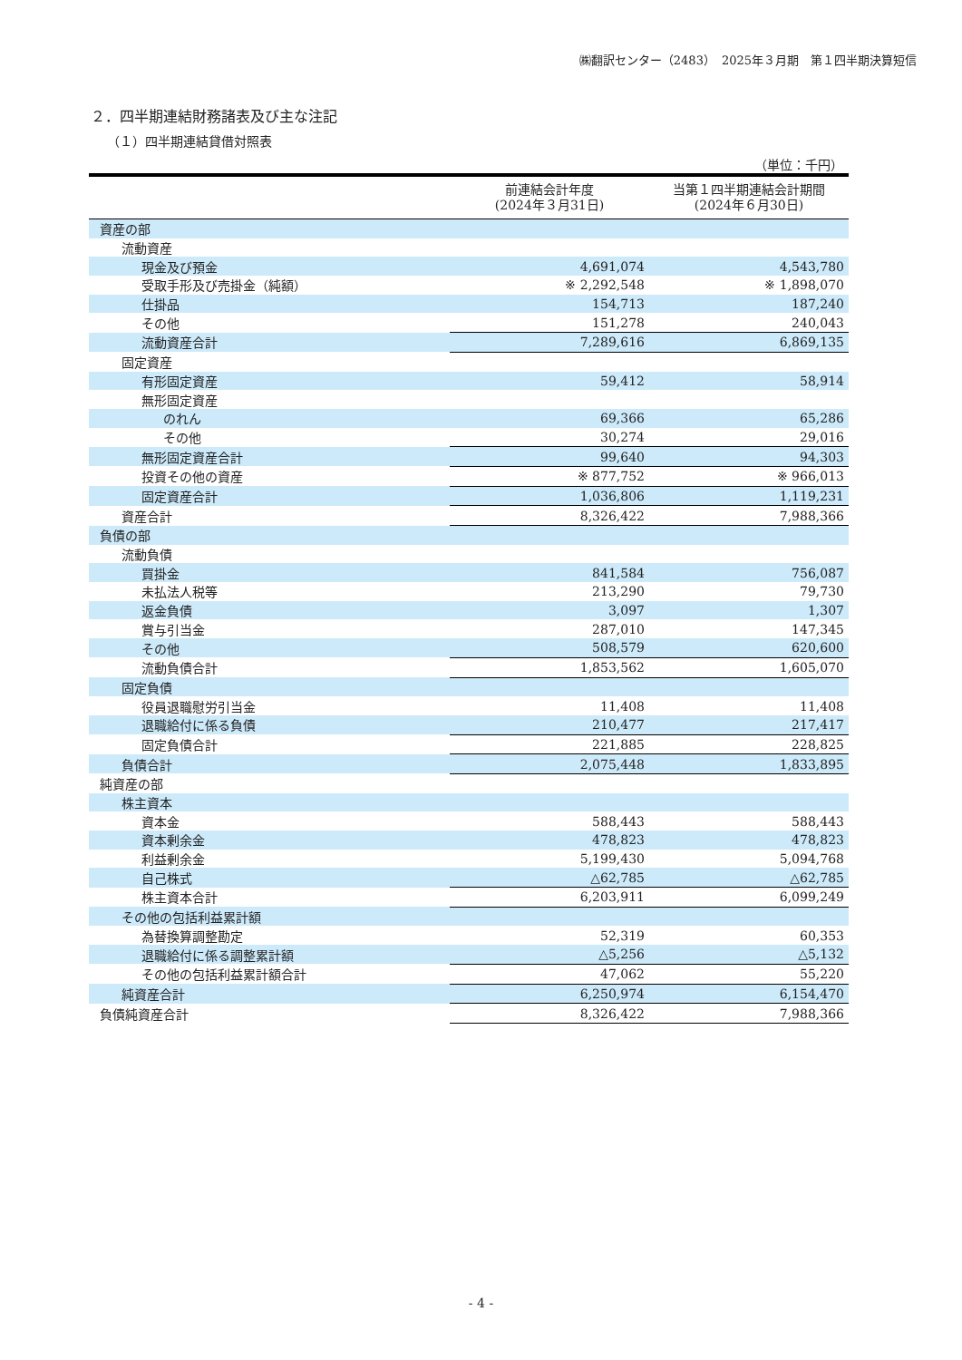㈱翻訳センター（2483）　2025年３月期　第１四半期決算短信
２．四半期連結財務諸表及び主な注記
（１）四半期連結貸借対照表
（単位：千円）
| | 前連結会計年度 (2024年３月31日) | 当第１四半期連結会計期間 (2024年６月30日) |
| --- | --- | --- |
| 資産の部 | | |
| 流動資産 | | |
| 現金及び預金 | 4,691,074 | 4,543,780 |
| 受取手形及び売掛金（純額） | ※ 2,292,548 | ※ 1,898,070 |
| 仕掛品 | 154,713 | 187,240 |
| その他 | 151,278 | 240,043 |
| 流動資産合計 | 7,289,616 | 6,869,135 |
| 固定資産 | | |
| 有形固定資産 | 59,412 | 58,914 |
| 無形固定資産 | | |
| のれん | 69,366 | 65,286 |
| その他 | 30,274 | 29,016 |
| 無形固定資産合計 | 99,640 | 94,303 |
| 投資その他の資産 | ※ 877,752 | ※ 966,013 |
| 固定資産合計 | 1,036,806 | 1,119,231 |
| 資産合計 | 8,326,422 | 7,988,366 |
| 負債の部 | | |
| 流動負債 | | |
| 買掛金 | 841,584 | 756,087 |
| 未払法人税等 | 213,290 | 79,730 |
| 返金負債 | 3,097 | 1,307 |
| 賞与引当金 | 287,010 | 147,345 |
| その他 | 508,579 | 620,600 |
| 流動負債合計 | 1,853,562 | 1,605,070 |
| 固定負債 | | |
| 役員退職慰労引当金 | 11,408 | 11,408 |
| 退職給付に係る負債 | 210,477 | 217,417 |
| 固定負債合計 | 221,885 | 228,825 |
| 負債合計 | 2,075,448 | 1,833,895 |
| 純資産の部 | | |
| 株主資本 | | |
| 資本金 | 588,443 | 588,443 |
| 資本剰余金 | 478,823 | 478,823 |
| 利益剰余金 | 5,199,430 | 5,094,768 |
| 自己株式 | △62,785 | △62,785 |
| 株主資本合計 | 6,203,911 | 6,099,249 |
| その他の包括利益累計額 | | |
| 為替換算調整勘定 | 52,319 | 60,353 |
| 退職給付に係る調整累計額 | △5,256 | △5,132 |
| その他の包括利益累計額合計 | 47,062 | 55,220 |
| 純資産合計 | 6,250,974 | 6,154,470 |
| 負債純資産合計 | 8,326,422 | 7,988,366 |
- 4 -